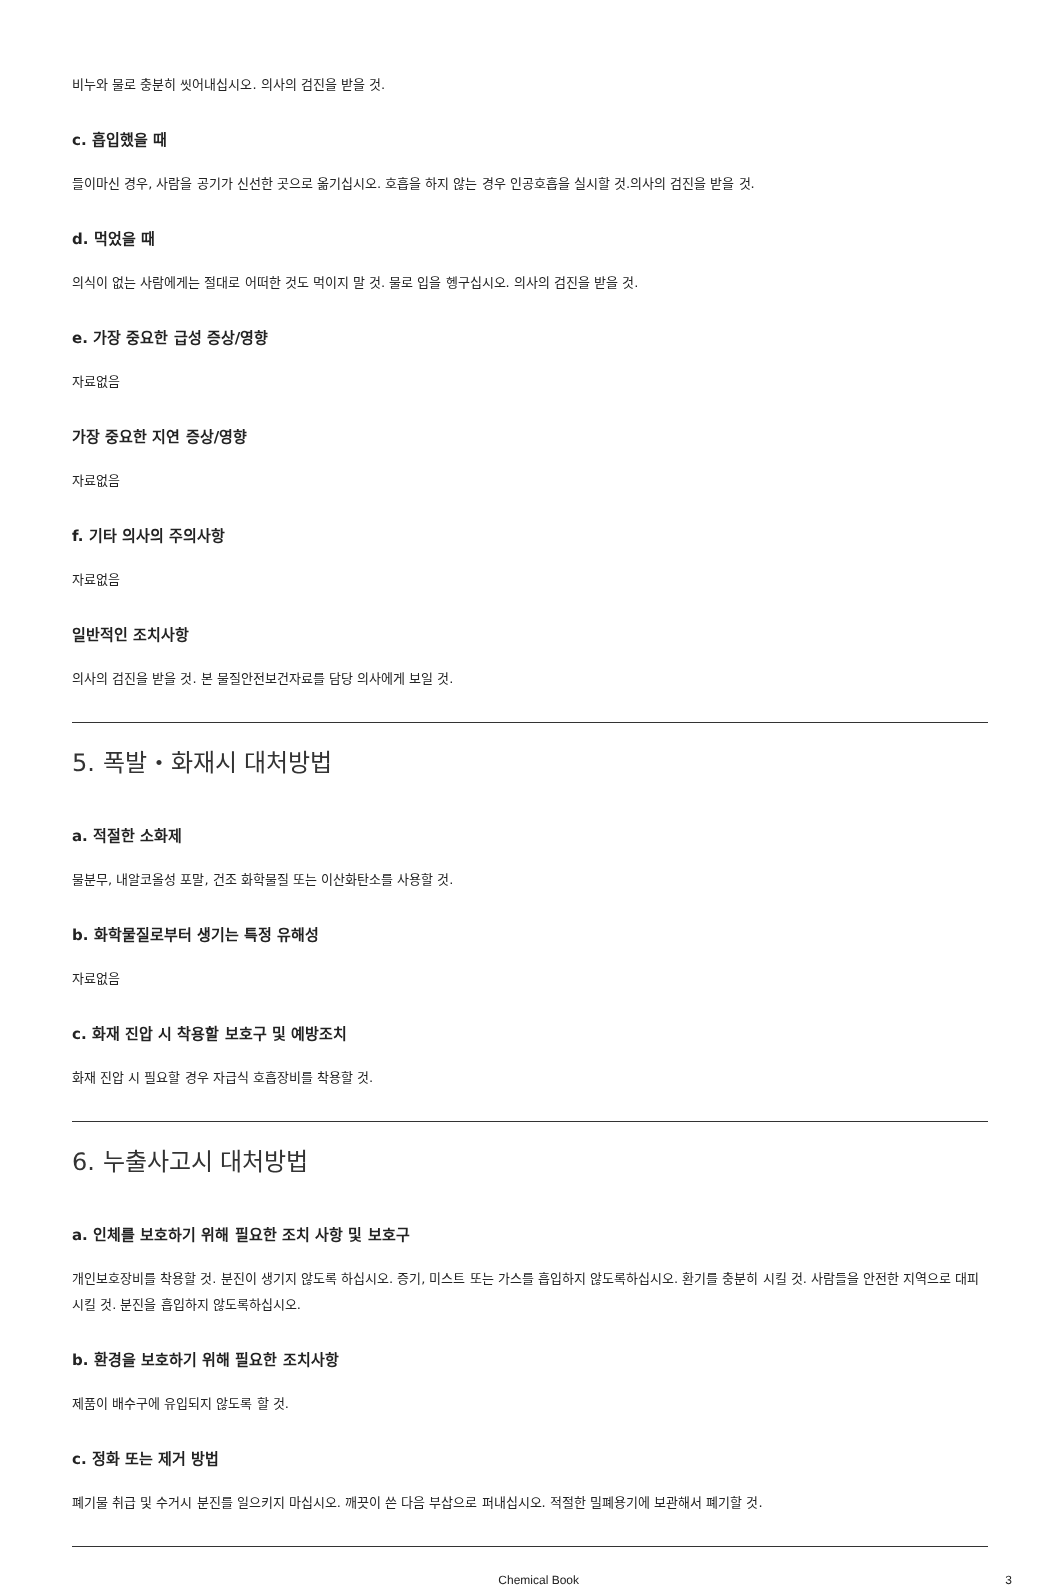비누와 물로 충분히 씻어내십시오. 의사의 검진을 받을 것.
c. 흡입했을 때
들이마신 경우, 사람을 공기가 신선한 곳으로 옮기십시오. 호흡을 하지 않는 경우 인공호흡을 실시할 것.의사의 검진을 받을 것.
d. 먹었을 때
의식이 없는 사람에게는 절대로 어떠한 것도 먹이지 말 것. 물로 입을 헹구십시오. 의사의 검진을 받을 것.
e. 가장 중요한 급성 증상/영향
자료없음
가장 중요한 지연 증상/영향
자료없음
f. 기타 의사의 주의사항
자료없음
일반적인 조치사항
의사의 검진을 받을 것. 본 물질안전보건자료를 담당 의사에게 보일 것.
5. 폭발・화재시 대처방법
a. 적절한 소화제
물분무, 내알코올성 포말, 건조 화학물질 또는 이산화탄소를 사용할 것.
b. 화학물질로부터 생기는 특정 유해성
자료없음
c. 화재 진압 시 착용할 보호구 및 예방조치
화재 진압 시 필요할 경우 자급식 호흡장비를 착용할 것.
6. 누출사고시 대처방법
a. 인체를 보호하기 위해 필요한 조치 사항 및 보호구
개인보호장비를 착용할 것. 분진이 생기지 않도록 하십시오. 증기, 미스트 또는 가스를 흡입하지 않도록하십시오. 환기를 충분히 시킬 것. 사람들을 안전한 지역으로 대피시킬 것. 분진을 흡입하지 않도록하십시오.
b. 환경을 보호하기 위해 필요한 조치사항
제품이 배수구에 유입되지 않도록 할 것.
c. 정화 또는 제거 방법
폐기물 취급 및 수거시 분진를 일으키지 마십시오. 깨끗이 쓴 다음 부삽으로 퍼내십시오. 적절한 밀폐용기에 보관해서 폐기할 것.
Chemical Book 3